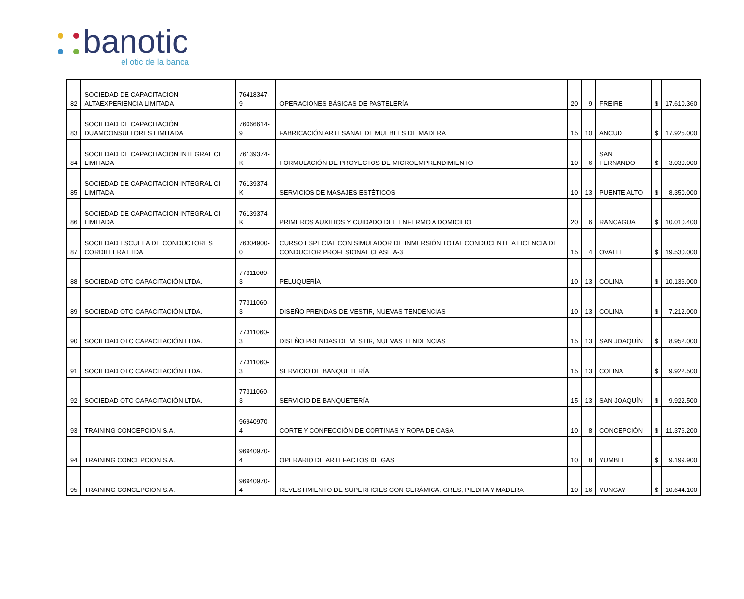banotic
el otic de la banca
| 82 | SOCIEDAD DE CAPACITACION ALTAEXPERIENCIA LIMITADA | 76418347-9 | OPERACIONES BÁSICAS DE PASTELERÍA | 20 | 9 | FREIRE | $ | 17.610.360 |
| 83 | SOCIEDAD DE CAPACITACIÓN DUAMCONSULTORES LIMITADA | 76066614-9 | FABRICACIÓN ARTESANAL DE MUEBLES DE MADERA | 15 | 10 | ANCUD | $ | 17.925.000 |
| 84 | SOCIEDAD DE CAPACITACION INTEGRAL CI LIMITADA | 76139374-K | FORMULACIÓN DE PROYECTOS DE MICROEMPRENDIMIENTO | 10 | 6 | SAN FERNANDO | $ | 3.030.000 |
| 85 | SOCIEDAD DE CAPACITACION INTEGRAL CI LIMITADA | 76139374-K | SERVICIOS DE MASAJES ESTÉTICOS | 10 | 13 | PUENTE ALTO | $ | 8.350.000 |
| 86 | SOCIEDAD DE CAPACITACION INTEGRAL CI LIMITADA | 76139374-K | PRIMEROS AUXILIOS Y CUIDADO DEL ENFERMO A DOMICILIO | 20 | 6 | RANCAGUA | $ | 10.010.400 |
| 87 | SOCIEDAD ESCUELA DE CONDUCTORES CORDILLERA LTDA | 76304900-0 | CURSO ESPECIAL CON SIMULADOR DE INMERSIÓN TOTAL CONDUCENTE A LICENCIA DE CONDUCTOR PROFESIONAL CLASE A-3 | 15 | 4 | OVALLE | $ | 19.530.000 |
| 88 | SOCIEDAD OTC CAPACITACIÓN LTDA. | 77311060-3 | PELUQUERÍA | 10 | 13 | COLINA | $ | 10.136.000 |
| 89 | SOCIEDAD OTC CAPACITACIÓN LTDA. | 77311060-3 | DISEÑO PRENDAS DE VESTIR, NUEVAS TENDENCIAS | 10 | 13 | COLINA | $ | 7.212.000 |
| 90 | SOCIEDAD OTC CAPACITACIÓN LTDA. | 77311060-3 | DISEÑO PRENDAS DE VESTIR, NUEVAS TENDENCIAS | 15 | 13 | SAN JOAQUÍN | $ | 8.952.000 |
| 91 | SOCIEDAD OTC CAPACITACIÓN LTDA. | 77311060-3 | SERVICIO DE BANQUETERÍA | 15 | 13 | COLINA | $ | 9.922.500 |
| 92 | SOCIEDAD OTC CAPACITACIÓN LTDA. | 77311060-3 | SERVICIO DE BANQUETERÍA | 15 | 13 | SAN JOAQUÍN | $ | 9.922.500 |
| 93 | TRAINING CONCEPCION S.A. | 96940970-4 | CORTE Y CONFECCIÓN DE CORTINAS Y ROPA DE CASA | 10 | 8 | CONCEPCIÓN | $ | 11.376.200 |
| 94 | TRAINING CONCEPCION S.A. | 96940970-4 | OPERARIO DE ARTEFACTOS DE GAS | 10 | 8 | YUMBEL | $ | 9.199.900 |
| 95 | TRAINING CONCEPCION S.A. | 96940970-4 | REVESTIMIENTO DE SUPERFICIES CON CERÁMICA, GRES, PIEDRA Y MADERA | 10 | 16 | YUNGAY | $ | 10.644.100 |